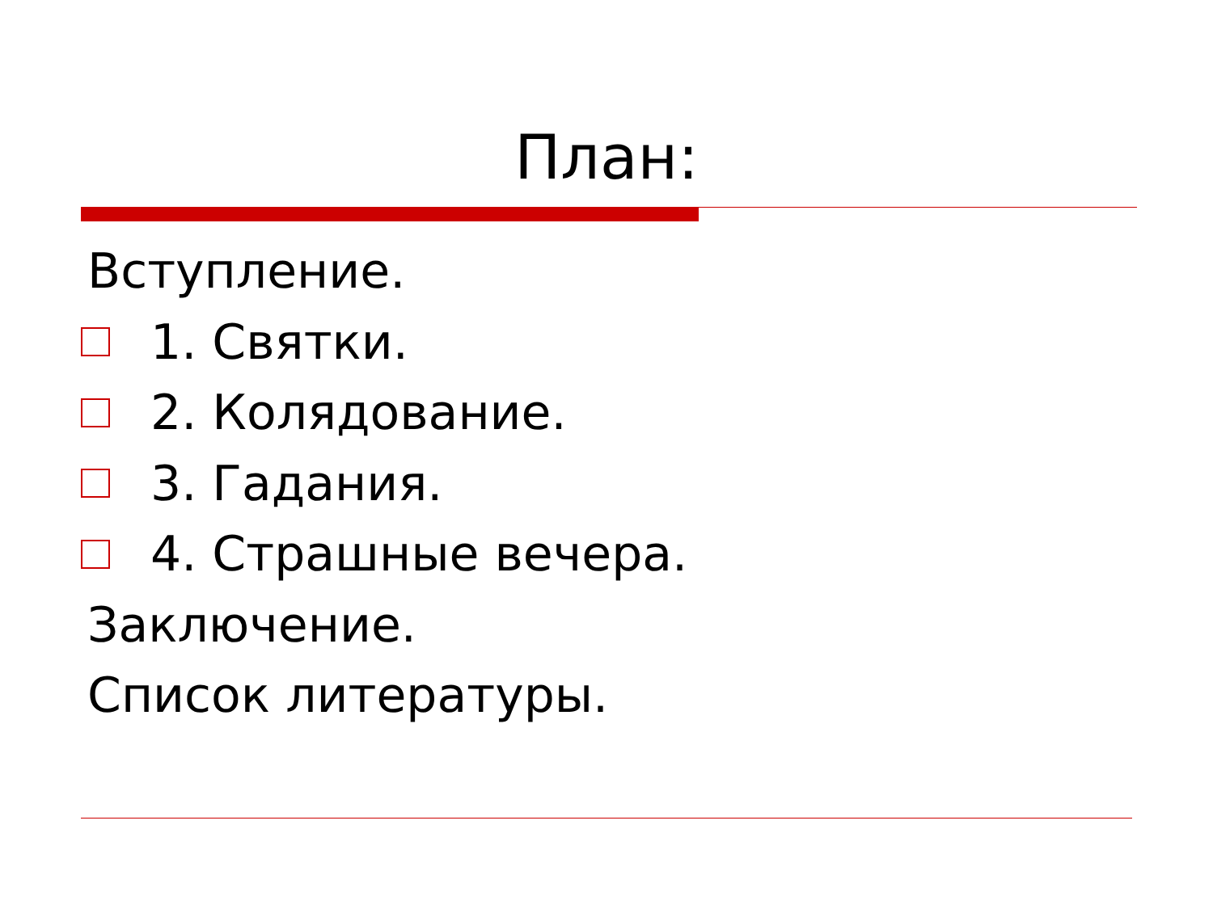План:
Вступление.
1. Святки.
2. Колядование.
3. Гадания.
4. Страшные вечера.
Заключение.
Список литературы.